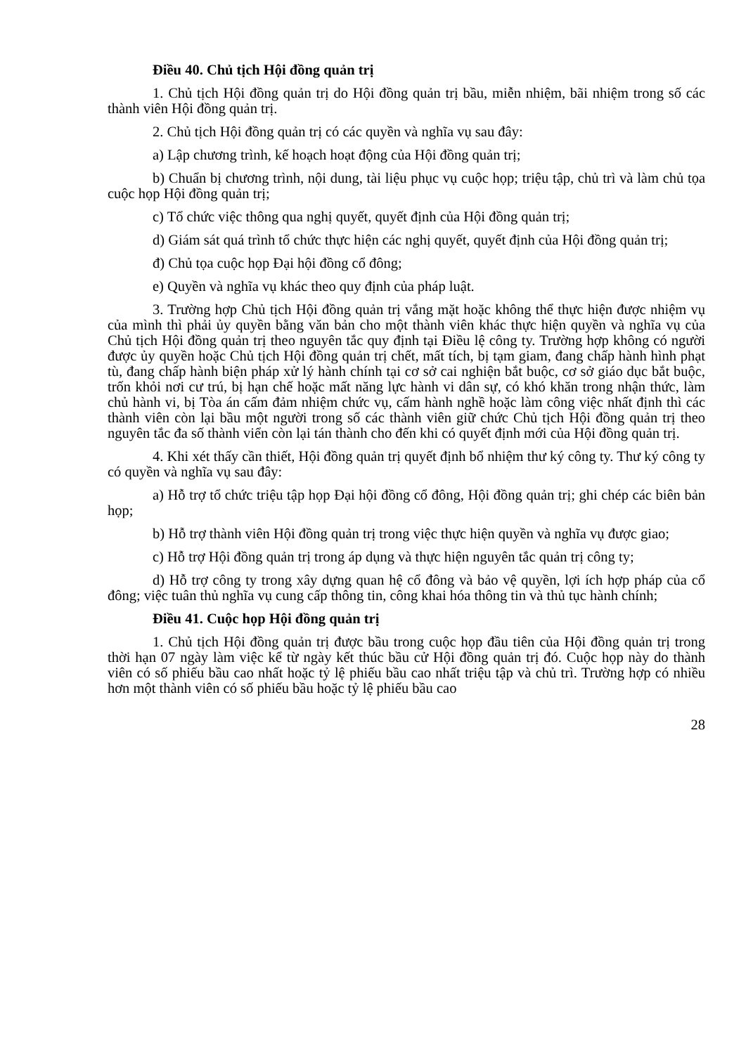Điều 40. Chủ tịch Hội đồng quản trị
1. Chủ tịch Hội đồng quản trị do Hội đồng quản trị bầu, miễn nhiệm, bãi nhiệm trong số các thành viên Hội đồng quản trị.
2. Chủ tịch Hội đồng quản trị có các quyền và nghĩa vụ sau đây:
a) Lập chương trình, kế hoạch hoạt động của Hội đồng quản trị;
b) Chuẩn bị chương trình, nội dung, tài liệu phục vụ cuộc họp; triệu tập, chủ trì và làm chủ tọa cuộc họp Hội đồng quản trị;
c) Tổ chức việc thông qua nghị quyết, quyết định của Hội đồng quản trị;
d) Giám sát quá trình tổ chức thực hiện các nghị quyết, quyết định của Hội đồng quản trị;
đ) Chủ tọa cuộc họp Đại hội đồng cổ đông;
e) Quyền và nghĩa vụ khác theo quy định của pháp luật.
3. Trường hợp Chủ tịch Hội đồng quản trị vắng mặt hoặc không thể thực hiện được nhiệm vụ của mình thì phải ủy quyền bằng văn bản cho một thành viên khác thực hiện quyền và nghĩa vụ của Chủ tịch Hội đồng quản trị theo nguyên tắc quy định tại Điều lệ công ty. Trường hợp không có người được ủy quyền hoặc Chủ tịch Hội đồng quản trị chết, mất tích, bị tạm giam, đang chấp hành hình phạt tù, đang chấp hành biện pháp xử lý hành chính tại cơ sở cai nghiện bắt buộc, cơ sở giáo dục bắt buộc, trốn khỏi nơi cư trú, bị hạn chế hoặc mất năng lực hành vi dân sự, có khó khăn trong nhận thức, làm chủ hành vi, bị Tòa án cấm đảm nhiệm chức vụ, cấm hành nghề hoặc làm công việc nhất định thì các thành viên còn lại bầu một người trong số các thành viên giữ chức Chủ tịch Hội đồng quản trị theo nguyên tắc đa số thành viển còn lại tán thành cho đến khi có quyết định mới của Hội đồng quản trị.
4. Khi xét thấy cần thiết, Hội đồng quản trị quyết định bổ nhiệm thư ký công ty. Thư ký công ty có quyền và nghĩa vụ sau đây:
a) Hỗ trợ tổ chức triệu tập họp Đại hội đồng cổ đông, Hội đồng quản trị; ghi chép các biên bản họp;
b) Hỗ trợ thành viên Hội đồng quản trị trong việc thực hiện quyền và nghĩa vụ được giao;
c) Hỗ trợ Hội đồng quản trị trong áp dụng và thực hiện nguyên tắc quản trị công ty;
d) Hỗ trợ công ty trong xây dựng quan hệ cổ đông và bảo vệ quyền, lợi ích hợp pháp của cổ đông; việc tuân thủ nghĩa vụ cung cấp thông tin, công khai hóa thông tin và thủ tục hành chính;
Điều 41. Cuộc họp Hội đồng quản trị
1. Chủ tịch Hội đồng quản trị được bầu trong cuộc họp đầu tiên của Hội đồng quản trị trong thời hạn 07 ngày làm việc kể từ ngày kết thúc bầu cử Hội đồng quản trị đó. Cuộc họp này do thành viên có số phiếu bầu cao nhất hoặc tỷ lệ phiếu bầu cao nhất triệu tập và chủ trì. Trường hợp có nhiều hơn một thành viên có số phiếu bầu hoặc tỷ lệ phiếu bầu cao
28